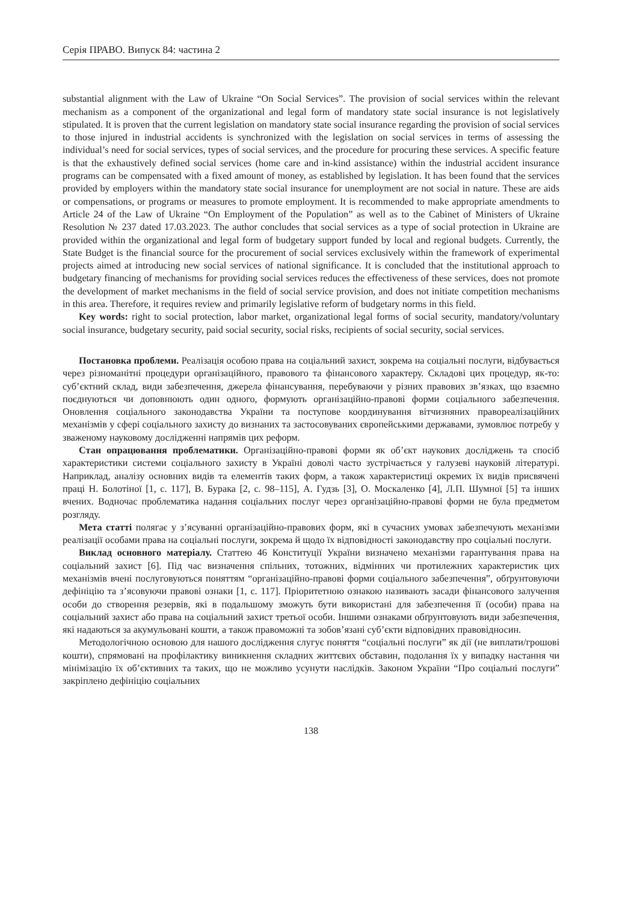Серія ПРАВО. Випуск 84: частина 2
substantial alignment with the Law of Ukraine “On Social Services”. The provision of social services within the relevant mechanism as a component of the organizational and legal form of mandatory state social insurance is not legislatively stipulated. It is proven that the current legislation on mandatory state social insurance regarding the provision of social services to those injured in industrial accidents is synchronized with the legislation on social services in terms of assessing the individual’s need for social services, types of social services, and the procedure for procuring these services. A specific feature is that the exhaustively defined social services (home care and in-kind assistance) within the industrial accident insurance programs can be compensated with a fixed amount of money, as established by legislation. It has been found that the services provided by employers within the mandatory state social insurance for unemployment are not social in nature. These are aids or compensations, or programs or measures to promote employment. It is recommended to make appropriate amendments to Article 24 of the Law of Ukraine “On Employment of the Population” as well as to the Cabinet of Ministers of Ukraine Resolution № 237 dated 17.03.2023. The author concludes that social services as a type of social protection in Ukraine are provided within the organizational and legal form of budgetary support funded by local and regional budgets. Currently, the State Budget is the financial source for the procurement of social services exclusively within the framework of experimental projects aimed at introducing new social services of national significance. It is concluded that the institutional approach to budgetary financing of mechanisms for providing social services reduces the effectiveness of these services, does not promote the development of market mechanisms in the field of social service provision, and does not initiate competition mechanisms in this area. Therefore, it requires review and primarily legislative reform of budgetary norms in this field.
Key words: right to social protection, labor market, organizational legal forms of social security, mandatory/voluntary social insurance, budgetary security, paid social security, social risks, recipients of social security, social services.
Постановка проблеми. Реалізація особою права на соціальний захист, зокрема на соціальні послуги, відбувається через різноманітні процедури організаційного, правового та фінансового характеру. Складові цих процедур, як-то: суб’єктний склад, види забезпечення, джерела фінансування, перебуваючи у різних правових зв’язках, що взаємно поєднуються чи доповнюють один одного, формують організаційно-правові форми соціального забезпечення. Оновлення соціального законодавства України та поступове координування вітчизняних правореалізаційних механізмів у сфері соціального захисту до визнаних та застосовуваних європейськими державами, зумовлює потребу у зваженому науковому дослідженні напрямів цих реформ.
Стан опрацювання проблематики. Організаційно-правові форми як об’єкт наукових досліджень та спосіб характеристики системи соціального захисту в Україні доволі часто зустрічається у галузеві науковій літературі. Наприклад, аналізу основних видів та елементів таких форм, а також характеристиці окремих їх видів присвячені праці Н. Болотіної [1, с. 117], В. Бурака [2, с. 98–115], А. Гудзь [3], О. Москаленко [4], Л.П. Шумної [5] та інших вчених. Водночас проблематика надання соціальних послуг через організаційно-правові форми не була предметом розгляду.
Мета статті полягає у з’ясуванні організаційно-правових форм, які в сучасних умовах забезпечують механізми реалізації особами права на соціальні послуги, зокрема й щодо їх відповідності законодавству про соціальні послуги.
Виклад основного матеріалу. Статтею 46 Конституції України визначено механізми гарантування права на соціальний захист [6]. Під час визначення спільних, тотожних, відмінних чи протилежних характеристик цих механізмів вчені послуговуються поняттям “організаційно-правові форми соціального забезпечення”, обґрунтовуючи дефініцію та з’ясовуючи правові ознаки [1, с. 117]. Пріоритетною ознакою називають засади фінансового залучення особи до створення резервів, які в подальшому зможуть бути використані для забезпечення її (особи) права на соціальний захист або права на соціальний захист третьої особи. Іншими ознаками обґрунтовують види забезпечення, які надаються за акумульовані кошти, а також правоможні та зобов’язані суб’єкти відповідних правовідносин.
Методологічною основою для нашого дослідження слугує поняття “соціальні послуги” як дії (не виплати/грошові кошти), спрямовані на профілактику виникнення складних життєвих обставин, подолання їх у випадку настання чи мінімізацію їх об’єктивних та таких, що не можливо усунути наслідків. Законом України “Про соціальні послуги” закріплено дефініцію соціальних
138